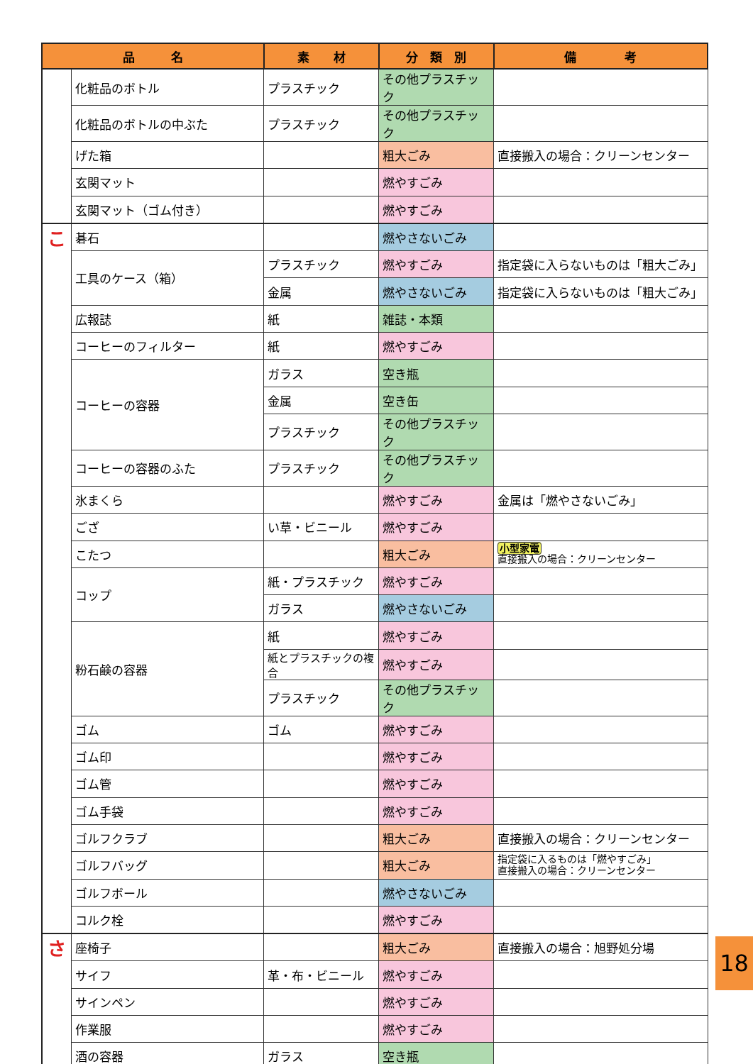| 品 名 | | 素 材 | 分 類 別 | 備 考 |
| --- | --- | --- | --- | --- |
| | 化粧品のボトル | プラスチック | その他プラスチック | |
| | 化粧品のボトルの中ぶた | プラスチック | その他プラスチック | |
| | げた箱 | | 粗大ごみ | 直接搬入の場合：クリーンセンター |
| | 玄関マット | | 燃やすごみ | |
| | 玄関マット（ゴム付き） | | 燃やすごみ | |
| こ | 碁石 | | 燃やさないごみ | |
| | 工具のケース（箱） | プラスチック | 燃やすごみ | 指定袋に入らないものは「粗大ごみ」 |
| | | 金属 | 燃やさないごみ | 指定袋に入らないものは「粗大ごみ」 |
| | 広報誌 | 紙 | 雑誌・本類 | |
| | コーヒーのフィルター | 紙 | 燃やすごみ | |
| | コーヒーの容器 | ガラス | 空き瓶 | |
| | | 金属 | 空き缶 | |
| | | プラスチック | その他プラスチック | |
| | コーヒーの容器のふた | プラスチック | その他プラスチック | |
| | 氷まくら | | 燃やすごみ | 金属は「燃やさないごみ」 |
| | ござ | い草・ビニール | 燃やすごみ | |
| | こたつ | | 粗大ごみ | 小型家電 直接搬入の場合：クリーンセンター |
| | コップ | 紙・プラスチック | 燃やすごみ | |
| | | ガラス | 燃やさないごみ | |
| | 粉石鹸の容器 | 紙 | 燃やすごみ | |
| | | 紙とプラスチックの複合 | 燃やすごみ | |
| | | プラスチック | その他プラスチック | |
| | ゴム | ゴム | 燃やすごみ | |
| | ゴム印 | | 燃やすごみ | |
| | ゴム管 | | 燃やすごみ | |
| | ゴム手袋 | | 燃やすごみ | |
| | ゴルフクラブ | | 粗大ごみ | 直接搬入の場合：クリーンセンター |
| | ゴルフバッグ | | 粗大ごみ | 指定袋に入るものは「燃やすごみ」 直接搬入の場合：クリーンセンター |
| | ゴルフボール | | 燃やさないごみ | |
| | コルク栓 | | 燃やすごみ | |
| さ | 座椅子 | | 粗大ごみ | 直接搬入の場合：旭野処分場 |
| | サイフ | 革・布・ビニール | 燃やすごみ | |
| | サインペン | | 燃やすごみ | |
| | 作業服 | | 燃やすごみ | |
| | 酒の容器 | ガラス | 空き瓶 | |
18